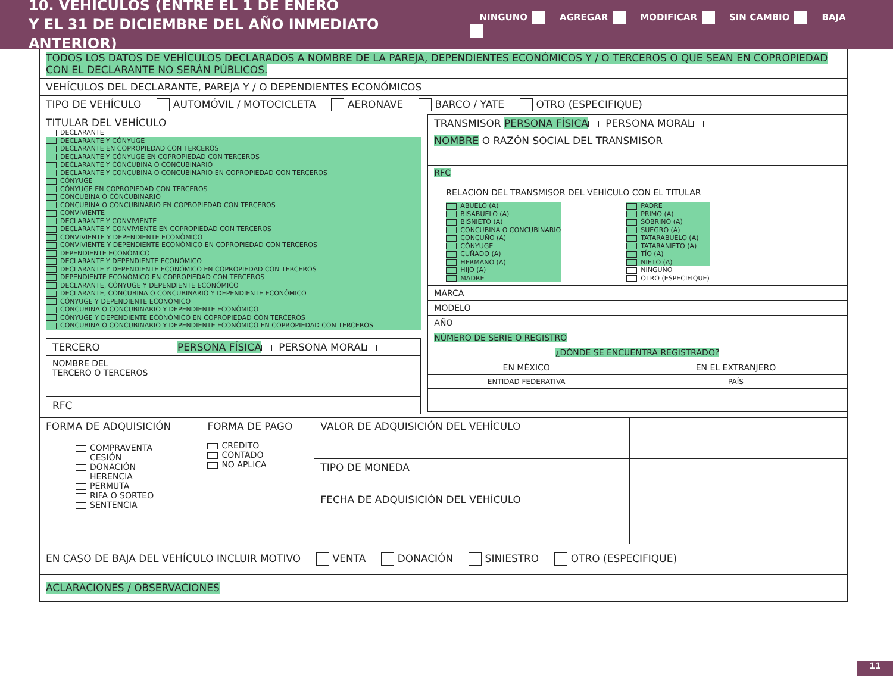10. VEHÍCULOS (ENTRE EL 1 DE ENERO
Y EL 31 DE DICIEMBRE DEL AÑO INMEDIATO ANTERIOR)
NINGUNO AGREGAR MODIFICAR SIN CAMBIO BAJA
| TODOS LOS DATOS DE VEHÍCULOS DECLARADOS A NOMBRE DE LA PAREJA, DEPENDIENTES ECONÓMICOS Y / O TERCEROS O QUE SEAN EN COPROPIEDAD CON EL DECLARANTE NO SERÁN PÚBLICOS. | |
| VEHÍCULOS DEL DECLARANTE, PAREJA Y / O DEPENDIENTES ECONÓMICOS | |
| TIPO DE VEHÍCULO AUTOMÓVIL / MOTOCICLETA AERONAVE BARCO / YATE OTRO (ESPECIFIQUE) | |
| TITULAR DEL VEHÍCULO DECLARANTE DECLARANTE Y CÓNYUGE DECLARANTE EN COPROPIEDAD CON TERCEROS DECLARANTE Y CÓNYUGE EN COPROPIEDAD CON TERCEROS DECLARANTE Y CONCUBINA O CONCUBINARIO DECLARANTE Y CONCUBINA O CONCUBINARIO EN COPROPIEDAD CON TERCEROS CÓNYUGE CÓNYUGE EN COPROPIEDAD CON TERCEROS CONCUBINA O CONCUBINARIO CONCUBINA O CONCUBINARIO EN COPROPIEDAD CON TERCEROS CONVIVIENTE DECLARANTE Y CONVIVIENTE DECLARANTE Y CONVIVIENTE EN COPROPIEDAD CON TERCEROS CONVIVIENTE Y DEPENDIENTE ECONÓMICO CONVIVIENTE Y DEPENDIENTE ECONÓMICO EN COPROPIEDAD CON TERCEROS DEPENDIENTE ECONÓMICO DECLARANTE Y DEPENDIENTE ECONÓMICO DECLARANTE Y DEPENDIENTE ECONÓMICO EN COPROPIEDAD CON TERCEROS DEPENDIENTE ECONÓMICO EN COPROPIEDAD CON TERCEROS DECLARANTE, CÓNYUGE Y DEPENDIENTE ECONÓMICO DECLARANTE, CONCUBINA O CONCUBINARIO Y DEPENDIENTE ECONÓMICO CÓNYUGE Y DEPENDIENTE ECONÓMICO CONCUBINA O CONCUBINARIO Y DEPENDIENTE ECONÓMICO CÓNYUGE Y DEPENDIENTE ECONÓMICO EN COPROPIEDAD CON TERCEROS CONCUBINA O CONCUBINARIO Y DEPENDIENTE ECONÓMICO EN COPROPIEDAD CON TERCEROS / TERCERO / PERSONA FÍSICA PERSONA MORAL / / NOMBRE DEL TERCERO O TERCEROS / / / RFC / / | / TRANSMISOR PERSONA FÍSICA PERSONA MORAL / / NOMBRE O RAZÓN SOCIAL DEL TRANSMISOR / / RFC / / RELACIÓN DEL TRANSMISOR DEL VEHÍCULO CON EL TITULAR ABUELO (A) BISABUELO (A) BISNIETO (A) CONCUBINA O CONCUBINARIO CONCUÑO (A) CÓNYUGE CUÑADO (A) HERMANO (A) HIJO (A) MADRE PADRE PRIMO (A) SOBRINO (A) SUEGRO (A) TATARABUELO (A) TATARANIETO (A) TÍO (A) NIETO (A) NINGUNO OTRO (ESPECIFIQUE) / / MARCA / / / MODELO / / / AÑO / / / NÚMERO DE SERIE O REGISTRO / / / ¿DÓNDE SE ENCUENTRA REGISTRADO? / / / EN MÉXICO / EN EL EXTRANJERO / / ENTIDAD FEDERATIVA / PAÍS / |
| FORMA DE ADQUISICIÓN COMPRAVENTA CESIÓN DONACIÓN HERENCIA PERMUTA RIFA O SORTEO SENTENCIA | FORMA DE PAGO CRÉDITO CONTADO NO APLICA | VALOR DE ADQUISICIÓN DEL VEHÍCULO | |
| | | TIPO DE MONEDA | |
| | | FECHA DE ADQUISICIÓN DEL VEHÍCULO | |
| EN CASO DE BAJA DEL VEHÍCULO INCLUIR MOTIVO VENTA DONACIÓN SINIESTRO OTRO (ESPECIFIQUE) | | | |
| ACLARACIONES / OBSERVACIONES | | | |
11